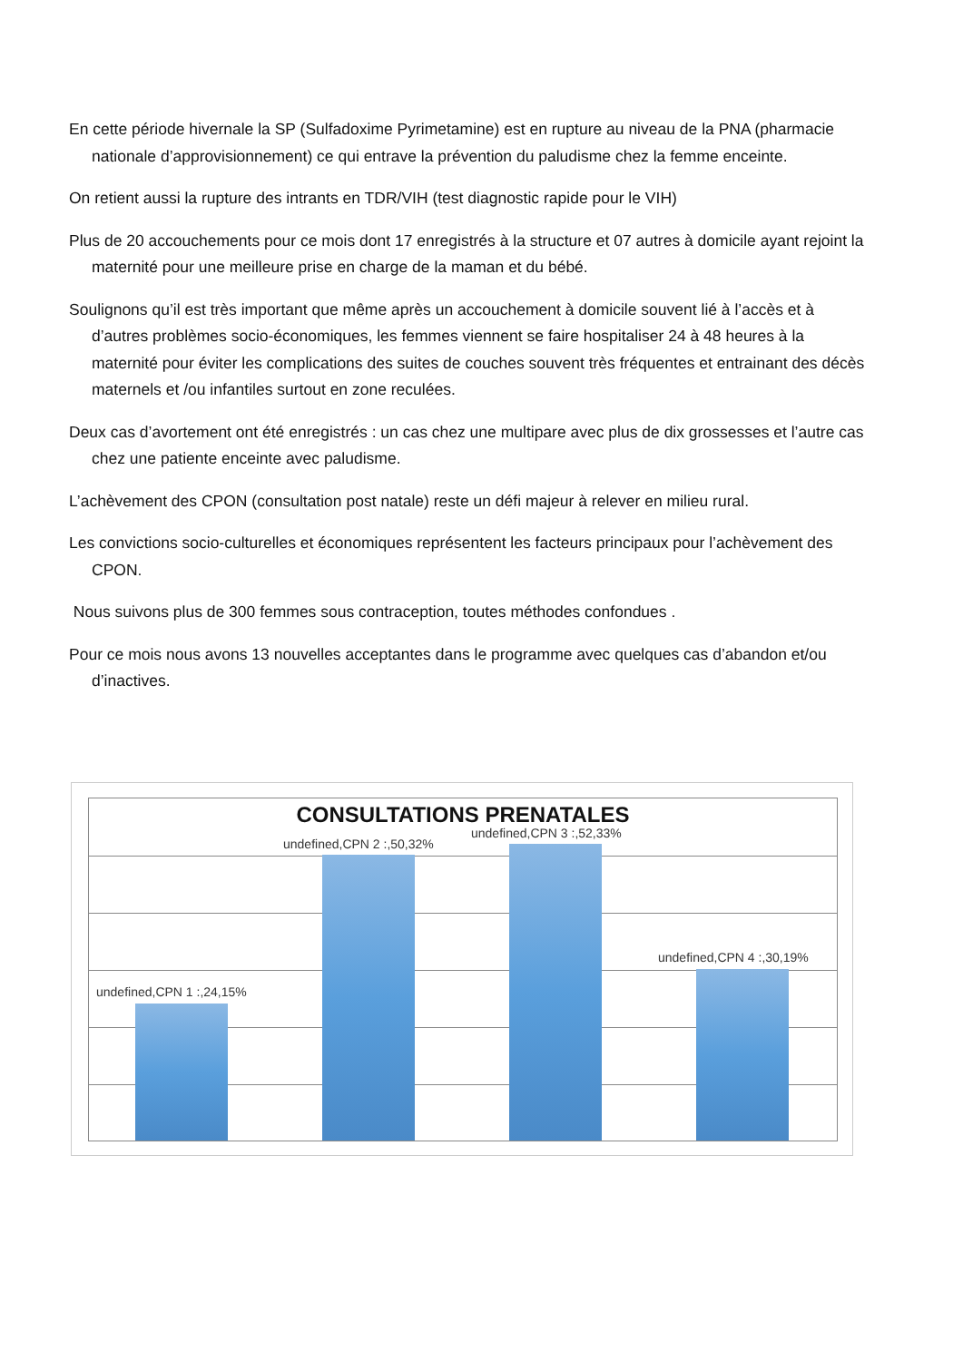En cette période hivernale la SP (Sulfadoxime Pyrimetamine) est en rupture au niveau de la PNA (pharmacie nationale d’approvisionnement) ce qui entrave la prévention du paludisme chez la femme enceinte.
On retient aussi la rupture des intrants en TDR/VIH (test diagnostic rapide pour le VIH)
Plus de 20 accouchements pour ce mois dont 17 enregistrés à la structure et 07 autres à domicile ayant rejoint la maternité pour une meilleure prise en charge de la maman et du bébé.
Soulignons qu’il est très important que même après un accouchement à domicile souvent lié à l’accès et à d’autres problèmes socio-économiques, les femmes viennent se faire hospitaliser 24 à 48 heures à la maternité pour éviter les complications des suites de couches souvent très fréquentes et entrainant des décès maternels et /ou infantiles surtout en zone reculées.
Deux cas d’avortement ont été enregistrés : un cas chez une multipare avec plus de dix grossesses et l’autre cas chez une patiente enceinte avec paludisme.
L’achèvement des CPON (consultation post natale) reste un défi majeur à relever en milieu rural.
Les convictions socio-culturelles et économiques représentent les facteurs principaux pour l’achèvement des CPON.
Nous suivons plus de 300 femmes sous contraception, toutes méthodes confondues .
Pour ce mois nous avons 13 nouvelles acceptantes dans le programme avec quelques cas d’abandon et/ou d’inactives.
CONSULTATIONS PRENATALES
undefined,CPN 1 :,24,15%
undefined,CPN 2 :,50,32%
undefined,CPN 3 :,52,33%
undefined,CPN 4 :,30,19%